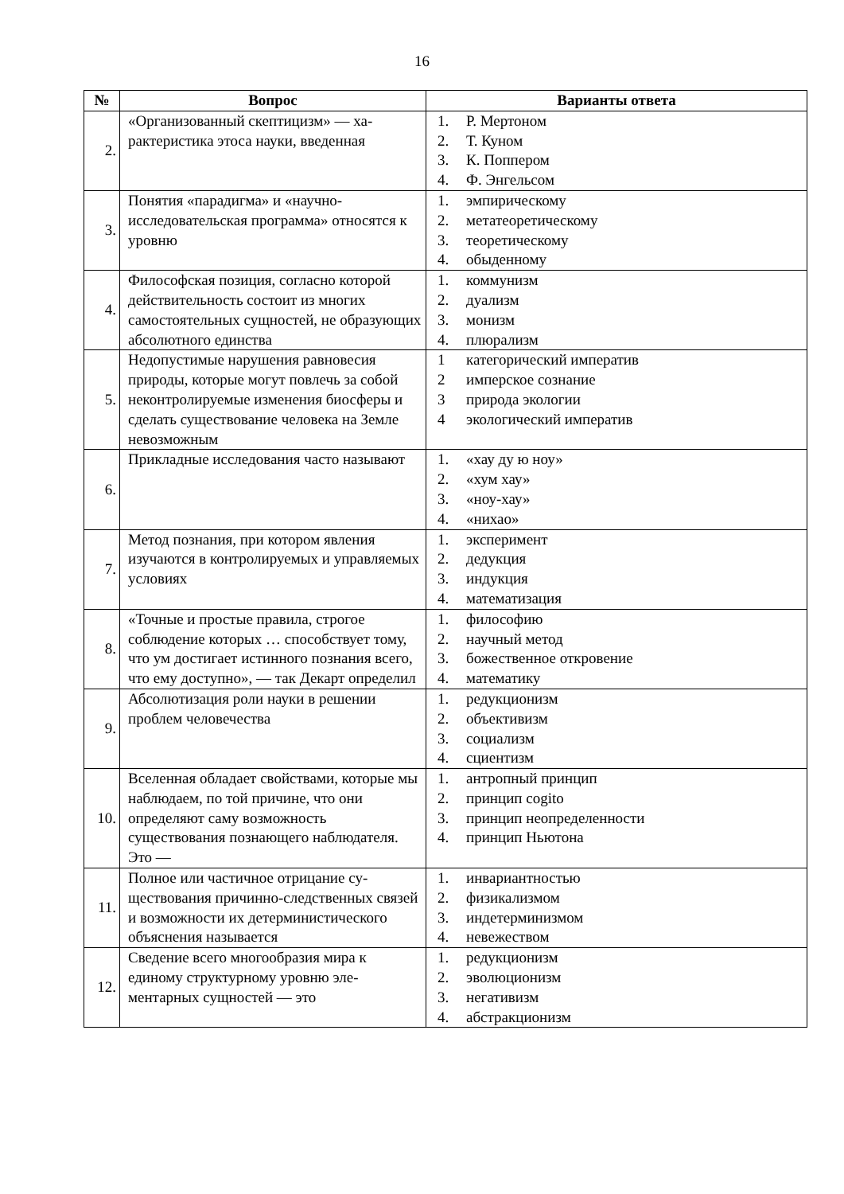16
| № | Вопрос | Варианты ответа |
| --- | --- | --- |
| 2. | «Организованный скептицизм» — ха­рактеристика этоса науки, введенная | 1. Р. Мертоном 2. Т. Куном 3. К. Поппером 4. Ф. Энгельсом |
| 3. | Понятия «парадигма» и «научно-исследовательская программа» отно­сятся к уровню | 1. эмпирическому 2. метатеоретическому 3. теоретическому 4. обыденному |
| 4. | Философская позиция, согласно кото­рой действительность состоит из мно­гих самостоятельных сущностей, не образующих абсолютного единства | 1. коммунизм 2. дуализм 3. монизм 4. плюрализм |
| 5. | Недопустимые нарушения равновесия природы, которые могут повлечь за собой неконтролируемые изменения биосферы и сделать существование человека на Земле невозможным | 1 категорический императив 2 имперское сознание 3 природа экологии 4 экологический императив |
| 6. | Прикладные исследования часто назы­вают | 1. «хау ду ю ноу» 2. «хум хау» 3. «ноу-хау» 4. «нихао» |
| 7. | Метод познания, при котором явления изучаются в контролируемых и управ­ляемых условиях | 1. эксперимент 2. дедукция 3. индукция 4. математизация |
| 8. | «Точные и простые правила, строгое соблюдение которых … способствует тому, что ум достигает истинного по­знания всего, что ему доступно», — так Декарт определил | 1. философию 2. научный метод 3. божественное откровение 4. математику |
| 9. | Абсолютизация роли науки в решении проблем человечества | 1. редукционизм 2. объективизм 3. социализм 4. сциентизм |
| 10. | Вселенная обладает свойствами, кото­рые мы наблюдаем, по той причине, что они определяют саму возможность существования познающего наблюда­теля. Это — | 1. антропный принцип 2. принцип cogito 3. принцип неопределенности 4. принцип Ньютона |
| 11. | Полное или частичное отрицание су­ществования причинно-следственных связей и возможности их детермини­стического объяснения называется | 1. инвариантностью 2. физикализмом 3. индетерминизмом 4. невежеством |
| 12. | Сведение всего многообразия мира к единому структурному уровню эле­ментарных сущностей — это | 1. редукционизм 2. эволюционизм 3. негативизм 4. абстракционизм |